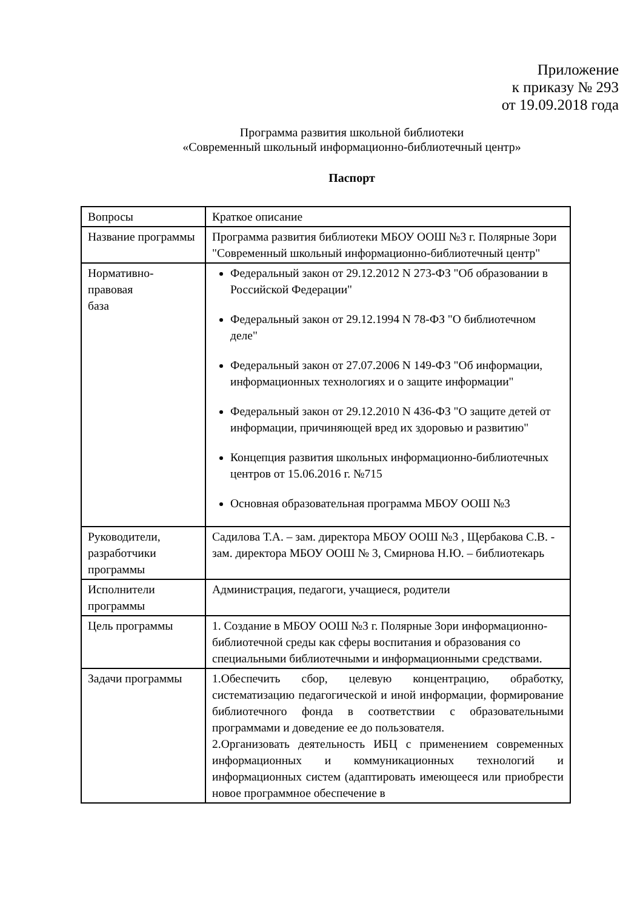Приложение
к приказу № 293
от 19.09.2018 года
Программа развития школьной библиотеки
«Современный школьный информационно-библиотечный центр»
Паспорт
| Вопросы | Краткое описание |
| --- | --- |
| Название программы | Программа развития библиотеки МБОУ ООШ №3 г. Полярные Зори "Современный школьный информационно-библиотечный центр" |
| Нормативно- правовая база | Федеральный закон от 29.12.2012 N 273-ФЗ "Об образовании в Российской Федерации" Федеральный закон от 29.12.1994 N 78-ФЗ "О библиотечном деле" Федеральный закон от 27.07.2006 N 149-ФЗ "Об информации, информационных технологиях и о защите информации" Федеральный закон от 29.12.2010 N 436-ФЗ "О защите детей от информации, причиняющей вред их здоровью и развитию" Концепция развития школьных информационно-библиотечных центров от 15.06.2016 г. №715 Основная образовательная программа МБОУ ООШ №3 |
| Руководители, разработчики программы | Садилова Т.А. – зам. директора МБОУ ООШ №3 , Щербакова С.В. - зам. директора МБОУ ООШ № 3, Смирнова Н.Ю. – библиотекарь |
| Исполнители программы | Администрация, педагоги, учащиеся, родители |
| Цель программы | 1. Создание в МБОУ ООШ №3 г. Полярные Зори информационно-библиотечной среды как сферы воспитания и образования со специальными библиотечными и информационными средствами. |
| Задачи программы | 1.Обеспечить сбор, целевую концентрацию, обработку, систематизацию педагогической и иной информации, формирование библиотечного фонда в соответствии с образовательными программами и доведение ее до пользователя. 2.Организовать деятельность ИБЦ с применением современных информационных и коммуникационных технологий и информационных систем (адаптировать имеющееся или приобрести новое программное обеспечение в |